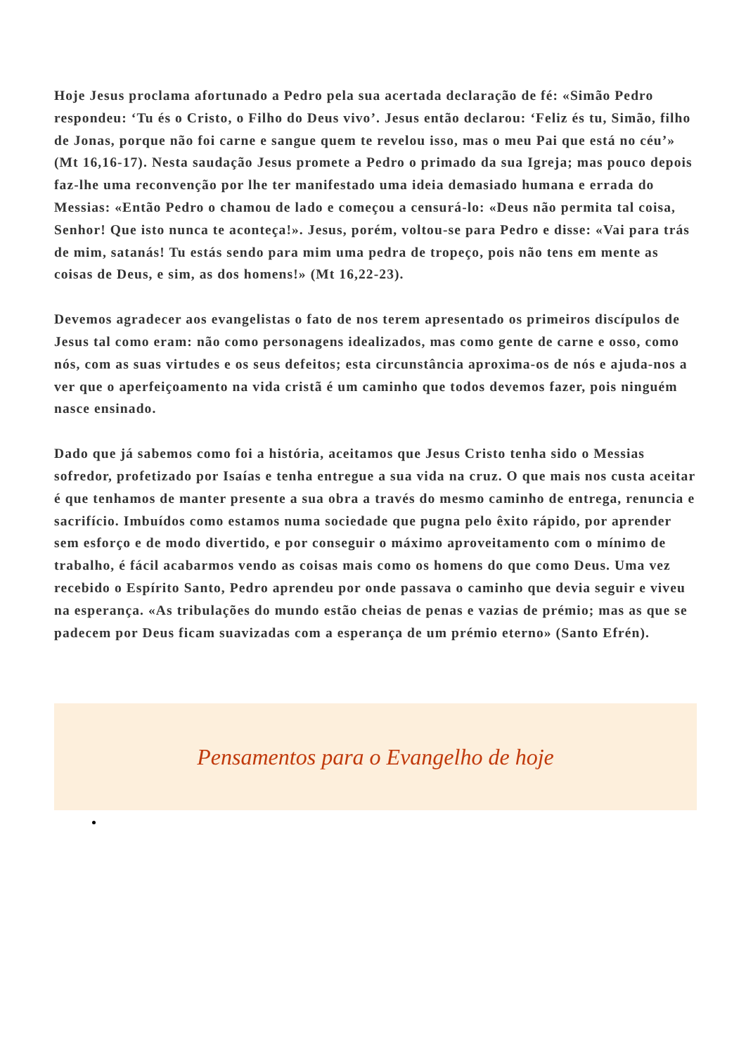Hoje Jesus proclama afortunado a Pedro pela sua acertada declaração de fé: «Simão Pedro respondeu: ‘Tu és o Cristo, o Filho do Deus vivo’. Jesus então declarou: ‘Feliz és tu, Simão, filho de Jonas, porque não foi carne e sangue quem te revelou isso, mas o meu Pai que está no céu’» (Mt 16,16-17). Nesta saudação Jesus promete a Pedro o primado da sua Igreja; mas pouco depois faz-lhe uma reconvenção por lhe ter manifestado uma ideia demasiado humana e errada do Messias: «Então Pedro o chamou de lado e começou a censurá-lo: «Deus não permita tal coisa, Senhor! Que isto nunca te aconteça!». Jesus, porém, voltou-se para Pedro e disse: «Vai para trás de mim, satanás! Tu estás sendo para mim uma pedra de tropeço, pois não tens em mente as coisas de Deus, e sim, as dos homens!» (Mt 16,22-23).
Devemos agradecer aos evangelistas o fato de nos terem apresentado os primeiros discípulos de Jesus tal como eram: não como personagens idealizados, mas como gente de carne e osso, como nós, com as suas virtudes e os seus defeitos; esta circunstância aproxima-os de nós e ajuda-nos a ver que o aperfeiçoamento na vida cristã é um caminho que todos devemos fazer, pois ninguém nasce ensinado.
Dado que já sabemos como foi a história, aceitamos que Jesus Cristo tenha sido o Messias sofredor, profetizado por Isaías e tenha entregue a sua vida na cruz. O que mais nos custa aceitar é que tenhamos de manter presente a sua obra a través do mesmo caminho de entrega, renuncia e sacrifício. Imbuídos como estamos numa sociedade que pugna pelo êxito rápido, por aprender sem esforço e de modo divertido, e por conseguir o máximo aproveitamento com o mínimo de trabalho, é fácil acabarmos vendo as coisas mais como os homens do que como Deus. Uma vez recebido o Espírito Santo, Pedro aprendeu por onde passava o caminho que devia seguir e viveu na esperança. «As tribulações do mundo estão cheias de penas e vazias de prémio; mas as que se padecem por Deus ficam suavizadas com a esperança de um prémio eterno» (Santo Efrén).
Pensamentos para o Evangelho de hoje